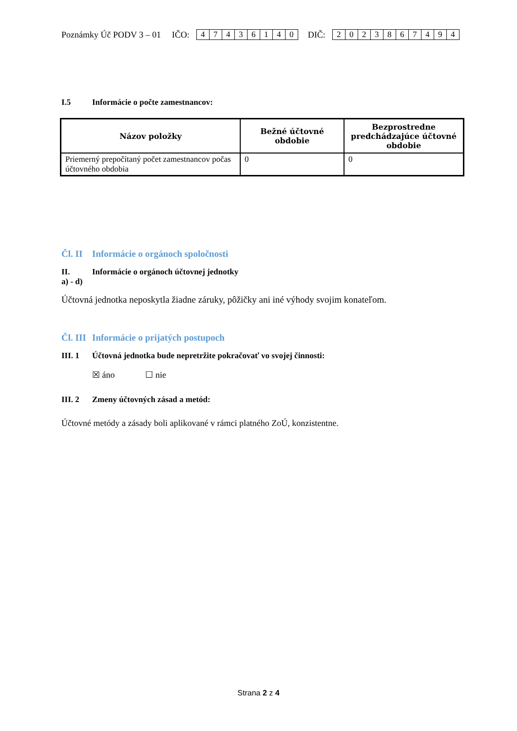Poznámky Úč PODV 3 – 01 IČO: 47436140 DIČ: 2023867494
I.5 Informácie o počte zamestnancov:
| Názov položky | Bežné účtovné obdobie | Bezprostredne predchádzajúce účtovné obdobie |
| --- | --- | --- |
| Priemerný prepočítaný počet zamestnancov počas účtovného obdobia | 0 | 0 |
Čl. II Informácie o orgánoch spoločnosti
II. Informácie o orgánoch účtovnej jednotky
a) - d)
Účtovná jednotka neposkytla žiadne záruky, pôžičky ani iné výhody svojim konateľom.
Čl. III Informácie o prijatých postupoch
III. 1 Účtovná jednotka bude nepretržite pokračovať vo svojej činnosti:
☒ áno ☐ nie
III. 2 Zmeny účtovných zásad a metód:
Účtovné metódy a zásady boli aplikované v rámci platného ZoÚ, konzistentne.
Strana 2 z 4